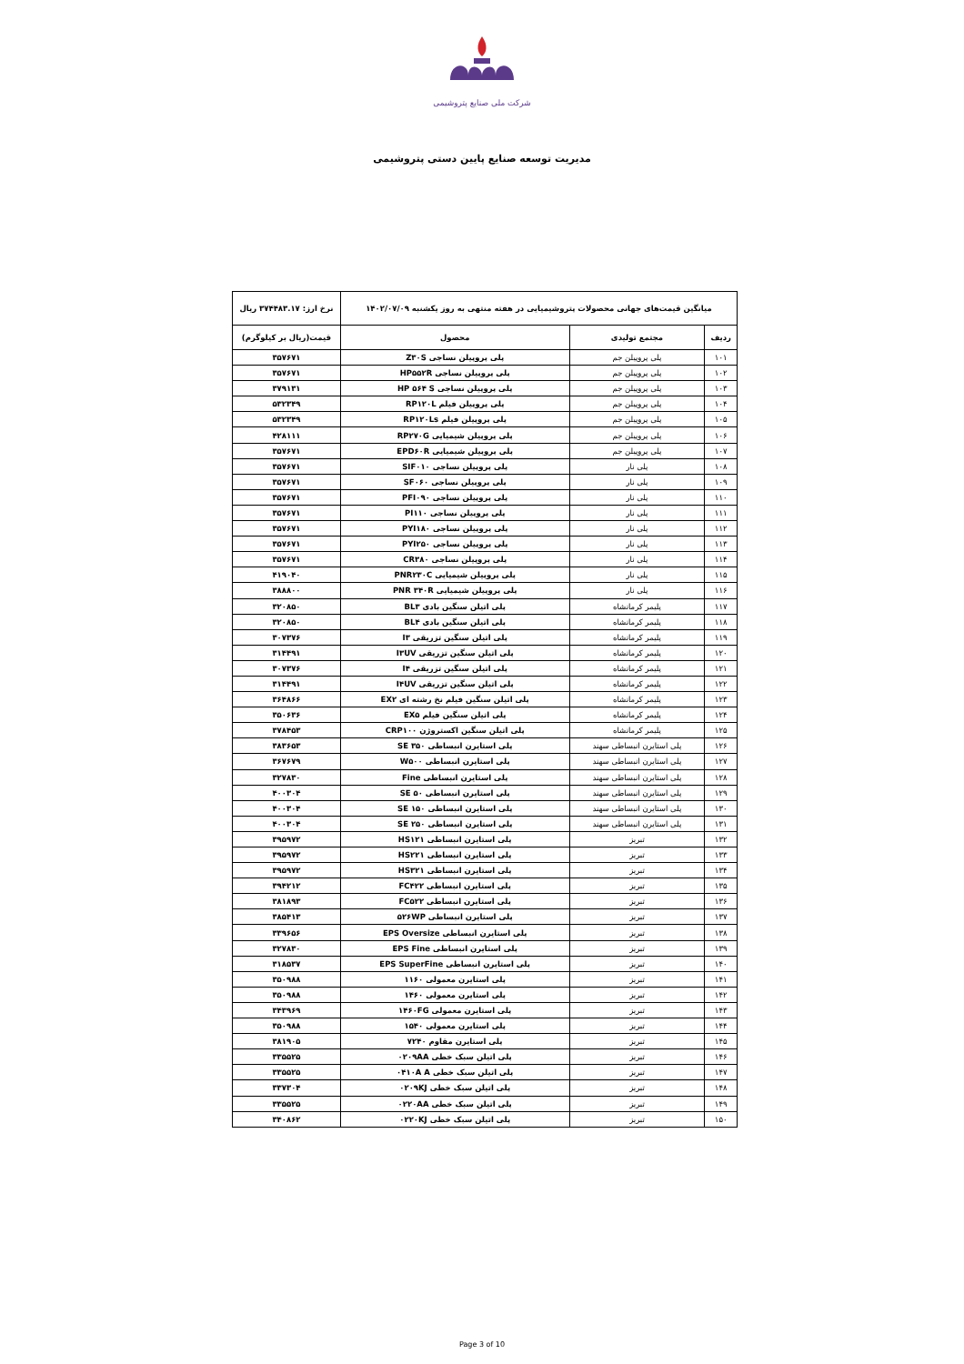شرکت ملی صنایع پتروشیمی
مدیریت توسعه صنایع پایین دستی پتروشیمی
| میانگین قیمت‌های جهانی محصولات پتروشیمیایی در هفته منتهی به روز یکشنبه ۱۴۰۲/۰۷/۰۹ | | | نرخ ارز: ۳۷۴۴۸۳.۱۷ ریال |
| --- | --- | --- | --- |
| ردیف | مجتمع تولیدی | محصول | قیمت(ریال بر کیلوگرم) |
| ۱۰۱ | پلی پروپیلن جم | پلی پروپیلن نساجی Z۳۰S | ۳۵۷۶۷۱ |
| ۱۰۲ | پلی پروپیلن جم | پلی پروپیلن نساجی HP۵۵۲R | ۳۵۷۶۷۱ |
| ۱۰۳ | پلی پروپیلن جم | پلی پروپیلن نساجی HP ۵۶۴ S | ۳۷۹۱۳۱ |
| ۱۰۴ | پلی پروپیلن جم | پلی پروپیلن فیلم RP۱۲۰L | ۵۳۲۳۴۹ |
| ۱۰۵ | پلی پروپیلن جم | پلی پروپیلن فیلم RP۱۲۰Ls | ۵۳۲۳۴۹ |
| ۱۰۶ | پلی پروپیلن جم | پلی پروپیلن شیمیایی RP۲۷۰G | ۴۲۸۱۱۱ |
| ۱۰۷ | پلی پروپیلن جم | پلی پروپیلن شیمیایی EPD۶۰R | ۳۵۷۶۷۱ |
| ۱۰۸ | پلی نار | پلی پروپیلن نساجی SIF۰۱۰ | ۳۵۷۶۷۱ |
| ۱۰۹ | پلی نار | پلی پروپیلن نساجی SF۰۶۰ | ۳۵۷۶۷۱ |
| ۱۱۰ | پلی نار | پلی پروپیلن نساجی PFI۰۹۰ | ۳۵۷۶۷۱ |
| ۱۱۱ | پلی نار | پلی پروپیلن نساجی PI۱۱۰ | ۳۵۷۶۷۱ |
| ۱۱۲ | پلی نار | پلی پروپیلن نساجی PYI۱۸۰ | ۳۵۷۶۷۱ |
| ۱۱۳ | پلی نار | پلی پروپیلن نساجی PYI۲۵۰ | ۳۵۷۶۷۱ |
| ۱۱۴ | پلی نار | پلی پروپیلن نساجی CR۳۸۰ | ۳۵۷۶۷۱ |
| ۱۱۵ | پلی نار | پلی پروپیلن شیمیایی PNR۲۳۰C | ۴۱۹۰۴۰ |
| ۱۱۶ | پلی نار | پلی پروپیلن شیمیایی PNR ۳۴۰R | ۳۸۸۸۰۰ |
| ۱۱۷ | پلیمر کرمانشاه | پلی اتیلن سنگین بادی BL۳ | ۳۲۰۸۵۰ |
| ۱۱۸ | پلیمر کرمانشاه | پلی اتیلن سنگین بادی BL۴ | ۳۲۰۸۵۰ |
| ۱۱۹ | پلیمر کرمانشاه | پلی اتیلن سنگین تزریقی I۳ | ۳۰۷۳۷۶ |
| ۱۲۰ | پلیمر کرمانشاه | پلی اتیلن سنگین تزریقی I۳UV | ۳۱۴۴۹۱ |
| ۱۲۱ | پلیمر کرمانشاه | پلی اتیلن سنگین تزریقی I۴ | ۳۰۷۳۷۶ |
| ۱۲۲ | پلیمر کرمانشاه | پلی اتیلن سنگین تزریقی I۴UV | ۳۱۴۴۹۱ |
| ۱۲۳ | پلیمر کرمانشاه | پلی اتیلن سنگین فیلم نخ رشته ای EX۲ | ۳۶۴۸۶۶ |
| ۱۲۴ | پلیمر کرمانشاه | پلی اتیلن سنگین فیلم EX۵ | ۳۵۰۶۳۶ |
| ۱۲۵ | پلیمر کرمانشاه | پلی اتیلن سنگین اکستروژن CRP۱۰۰ | ۳۷۸۴۵۳ |
| ۱۲۶ | پلی استایرن انبساطی سهند | پلی استایرن انبساطی SE ۳۵۰ | ۳۸۳۶۵۳ |
| ۱۲۷ | پلی استایرن انبساطی سهند | پلی استایرن انبساطی W۵۰۰ | ۳۶۷۶۷۹ |
| ۱۲۸ | پلی استایرن انبساطی سهند | پلی استایرن انبساطی Fine | ۳۲۷۸۳۰ |
| ۱۲۹ | پلی استایرن انبساطی سهند | پلی استایرن انبساطی SE ۵۰ | ۴۰۰۳۰۴ |
| ۱۳۰ | پلی استایرن انبساطی سهند | پلی استایرن انبساطی SE ۱۵۰ | ۴۰۰۳۰۴ |
| ۱۳۱ | پلی استایرن انبساطی سهند | پلی استایرن انبساطی SE ۲۵۰ | ۴۰۰۳۰۴ |
| ۱۳۲ | تبریز | پلی استایرن انبساطی HS۱۲۱ | ۳۹۵۹۷۲ |
| ۱۳۳ | تبریز | پلی استایرن انبساطی HS۲۲۱ | ۳۹۵۹۷۲ |
| ۱۳۴ | تبریز | پلی استایرن انبساطی HS۳۲۱ | ۳۹۵۹۷۲ |
| ۱۳۵ | تبریز | پلی استایرن انبساطی FC۴۲۲ | ۳۹۴۲۱۲ |
| ۱۳۶ | تبریز | پلی استایرن انبساطی FC۵۲۲ | ۳۸۱۸۹۳ |
| ۱۳۷ | تبریز | پلی استایرن انبساطی ۵۲۶WP | ۳۸۵۴۱۳ |
| ۱۳۸ | تبریز | پلی استایرن انبساطی EPS Oversize | ۳۳۹۶۵۶ |
| ۱۳۹ | تبریز | پلی استایرن انبساطی EPS Fine | ۳۲۷۸۳۰ |
| ۱۴۰ | تبریز | پلی استایرن انبساطی EPS SuperFine | ۳۱۸۵۳۷ |
| ۱۴۱ | تبریز | پلی استایرن معمولی ۱۱۶۰ | ۳۵۰۹۸۸ |
| ۱۴۲ | تبریز | پلی استایرن معمولی ۱۴۶۰ | ۳۵۰۹۸۸ |
| ۱۴۳ | تبریز | پلی استایرن معمولی ۱۴۶۰FG | ۳۴۳۹۶۹ |
| ۱۴۴ | تبریز | پلی استایرن معمولی ۱۵۴۰ | ۳۵۰۹۸۸ |
| ۱۴۵ | تبریز | پلی استایرن مقاوم ۷۲۴۰ | ۳۸۱۹۰۵ |
| ۱۴۶ | تبریز | پلی اتیلن سبک خطی ۰۲۰۹AA | ۳۳۵۵۲۵ |
| ۱۴۷ | تبریز | پلی اتیلن سبک خطی ۰۴۱۰A A | ۳۳۵۵۲۵ |
| ۱۴۸ | تبریز | پلی اتیلن سبک خطی ۰۲۰۹KJ | ۳۳۷۳۰۴ |
| ۱۴۹ | تبریز | پلی اتیلن سبک خطی ۰۲۲۰AA | ۳۳۵۵۲۵ |
| ۱۵۰ | تبریز | پلی اتیلن سبک خطی ۰۲۲۰KJ | ۳۴۰۸۶۲ |
Page 3 of 10